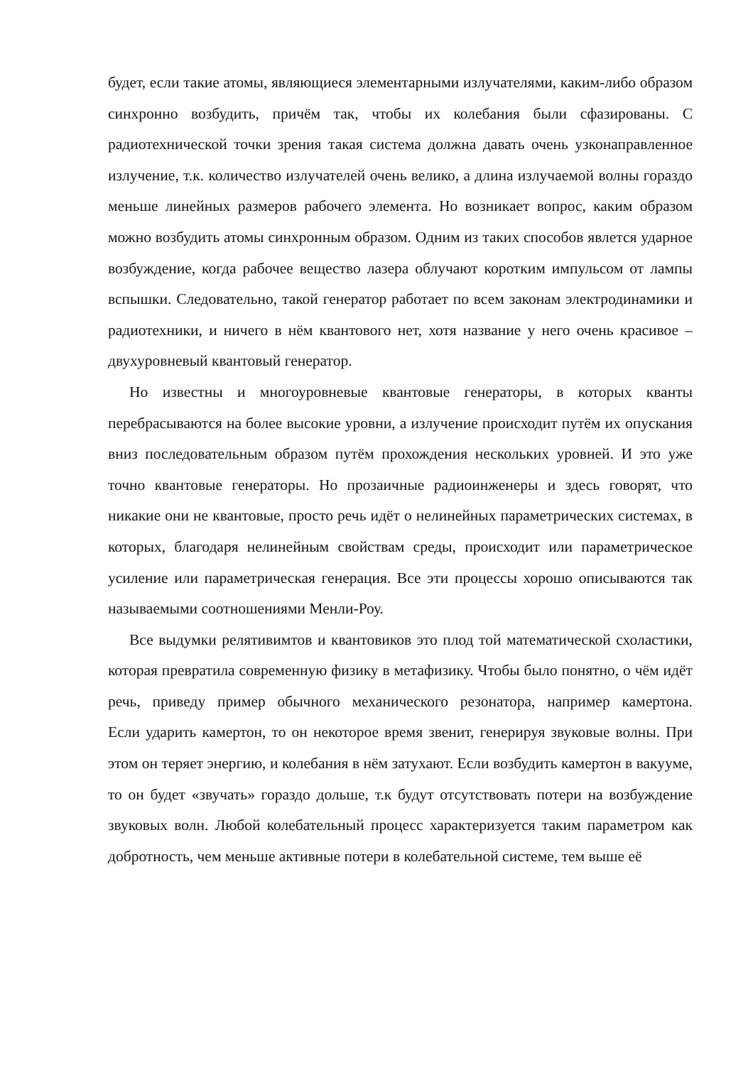будет, если такие атомы, являющиеся элементарными излучателями, каким-либо образом синхронно возбудить, причём так, чтобы их колебания были сфазированы. С радиотехнической точки зрения такая система должна давать очень узконаправленное излучение, т.к. количество излучателей очень велико, а длина излучаемой волны гораздо меньше линейных размеров рабочего элемента. Но возникает вопрос, каким образом можно возбудить атомы синхронным образом. Одним из таких способов явлется ударное возбуждение, когда рабочее вещество лазера облучают коротким импульсом от лампы вспышки. Следовательно, такой генератор работает по всем законам электродинамики и радиотехники, и ничего в нём квантового нет, хотя название у него очень красивое – двухуровневый квантовый генератор.
Но известны и многоуровневые квантовые генераторы, в которых кванты перебрасываются на более высокие уровни, а излучение происходит путём их опускания вниз последовательным образом путём прохождения нескольких уровней. И это уже точно квантовые генераторы. Но прозаичные радиоинженеры и здесь говорят, что никакие они не квантовые, просто речь идёт о нелинейных параметрических системах, в которых, благодаря нелинейным свойствам среды, происходит или параметрическое усиление или параметрическая генерация. Все эти процессы хорошо описываются так называемыми соотношениями Менли-Роу.
Все выдумки релятивимтов и квантовиков это плод той математической схоластики, которая превратила современную физику в метафизику. Чтобы было понятно, о чём идёт речь, приведу пример обычного механического резонатора, например камертона.
Если ударить камертон, то он некоторое время звенит, генерируя звуковые волны. При этом он теряет энергию, и колебания в нём затухают. Если возбудить камертон в вакууме, то он будет «звучать» гораздо дольше, т.к будут отсутствовать потери на возбуждение звуковых волн. Любой колебательный процесс характеризуется таким параметром как добротность, чем меньше активные потери в колебательной системе, тем выше её